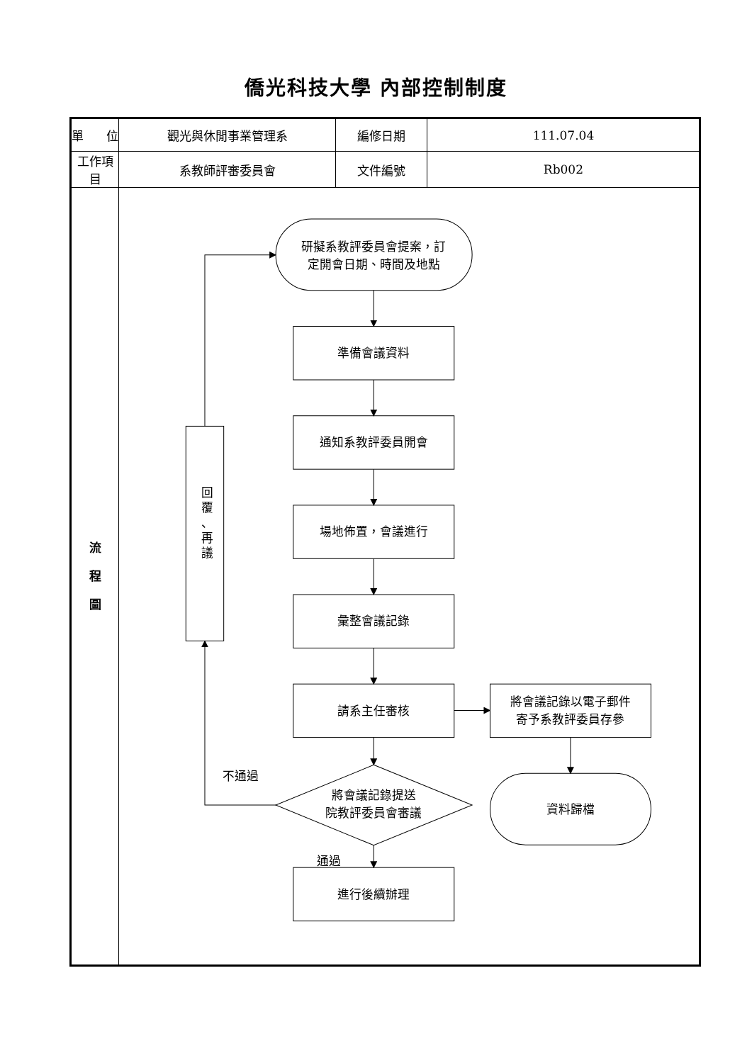僑光科技大學 內部控制制度
| 單 位 | 觀光與休閒事業管理系 | 編修日期 | 111.07.04 |
| 工作項目 | 系教師評審委員會 | 文件編號 | Rb002 |
| 流 程 圖 | 研擬系教評委員會提案，訂 定開會日期、時間及地點 準備會議資料 通知系教評委員開會 場地佈置，會議進行 彙整會議記錄 請系主任審核 將會議記錄以電子郵件 寄予系教評委員存參 不通過 將會議記錄提送 院教評委員會審議 資料歸檔 通過 進行後續辦理 回 覆 、 再 議 | | |